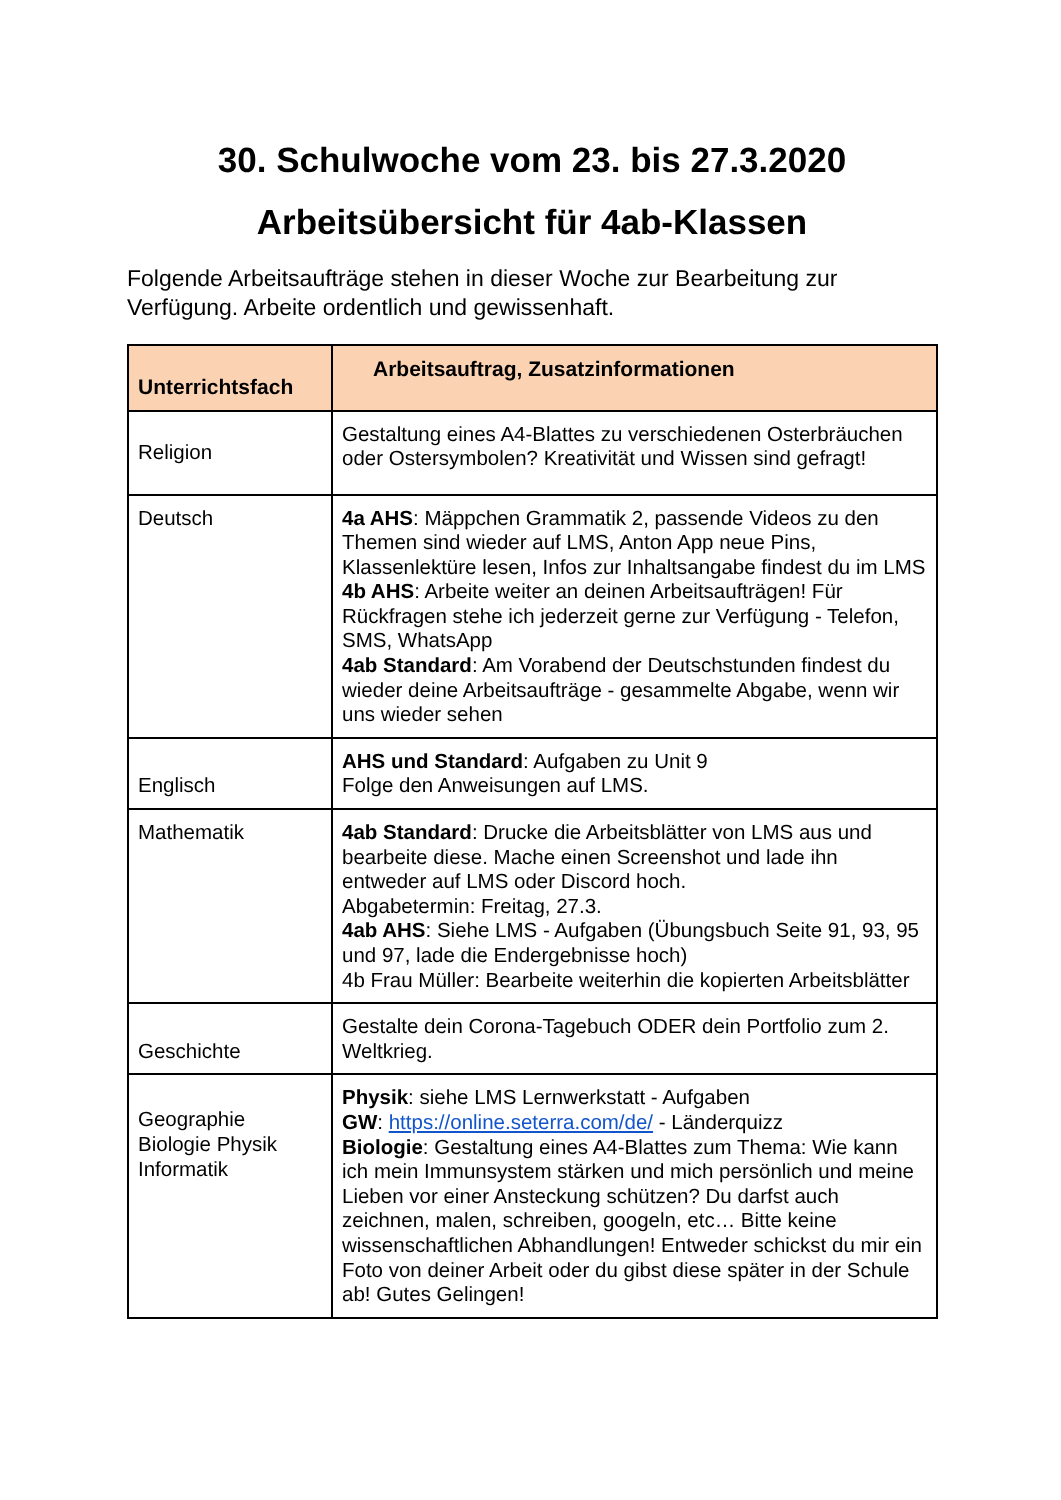30. Schulwoche vom 23. bis 27.3.2020
Arbeitsübersicht für 4ab-Klassen
Folgende Arbeitsaufträge stehen in dieser Woche zur Bearbeitung zur Verfügung. Arbeite ordentlich und gewissenhaft.
| Unterrichtsfach | Arbeitsauftrag, Zusatzinformationen |
| --- | --- |
| Religion | Gestaltung eines A4-Blattes zu verschiedenen Osterbräuchen oder Ostersymbolen? Kreativität und Wissen sind gefragt! |
| Deutsch | 4a AHS : Mäppchen Grammatik 2, passende Videos zu den Themen sind wieder auf LMS, Anton App neue Pins, Klassenlektüre lesen, Infos zur Inhaltsangabe findest du im LMS 4b AHS : Arbeite weiter an deinen Arbeitsaufträgen! Für Rückfragen stehe ich jederzeit gerne zur Verfügung - Telefon, SMS, WhatsApp 4ab Standard : Am Vorabend der Deutschstunden findest du wieder deine Arbeitsaufträge - gesammelte Abgabe, wenn wir uns wieder sehen |
| Englisch | AHS und Standard : Aufgaben zu Unit 9 Folge den Anweisungen auf LMS. |
| Mathematik | 4ab Standard : Drucke die Arbeitsblätter von LMS aus und bearbeite diese. Mache einen Screenshot und lade ihn entweder auf LMS oder Discord hoch. Abgabetermin: Freitag, 27.3. 4ab AHS : Siehe LMS - Aufgaben (Übungsbuch Seite 91, 93, 95 und 97, lade die Endergebnisse hoch) 4b Frau Müller: Bearbeite weiterhin die kopierten Arbeitsblätter |
| Geschichte | Gestalte dein Corona-Tagebuch ODER dein Portfolio zum 2. Weltkrieg. |
| Geographie Biologie Physik Informatik | Physik : siehe LMS Lernwerkstatt - Aufgaben GW : https://online.seterra.com/de/ - Länderquizz Biologie : Gestaltung eines A4-Blattes zum Thema: Wie kann ich mein Immunsystem stärken und mich persönlich und meine Lieben vor einer Ansteckung schützen? Du darfst auch zeichnen, malen, schreiben, googeln, etc… Bitte keine wissenschaftlichen Abhandlungen! Entweder schickst du mir ein Foto von deiner Arbeit oder du gibst diese später in der Schule ab! Gutes Gelingen! |